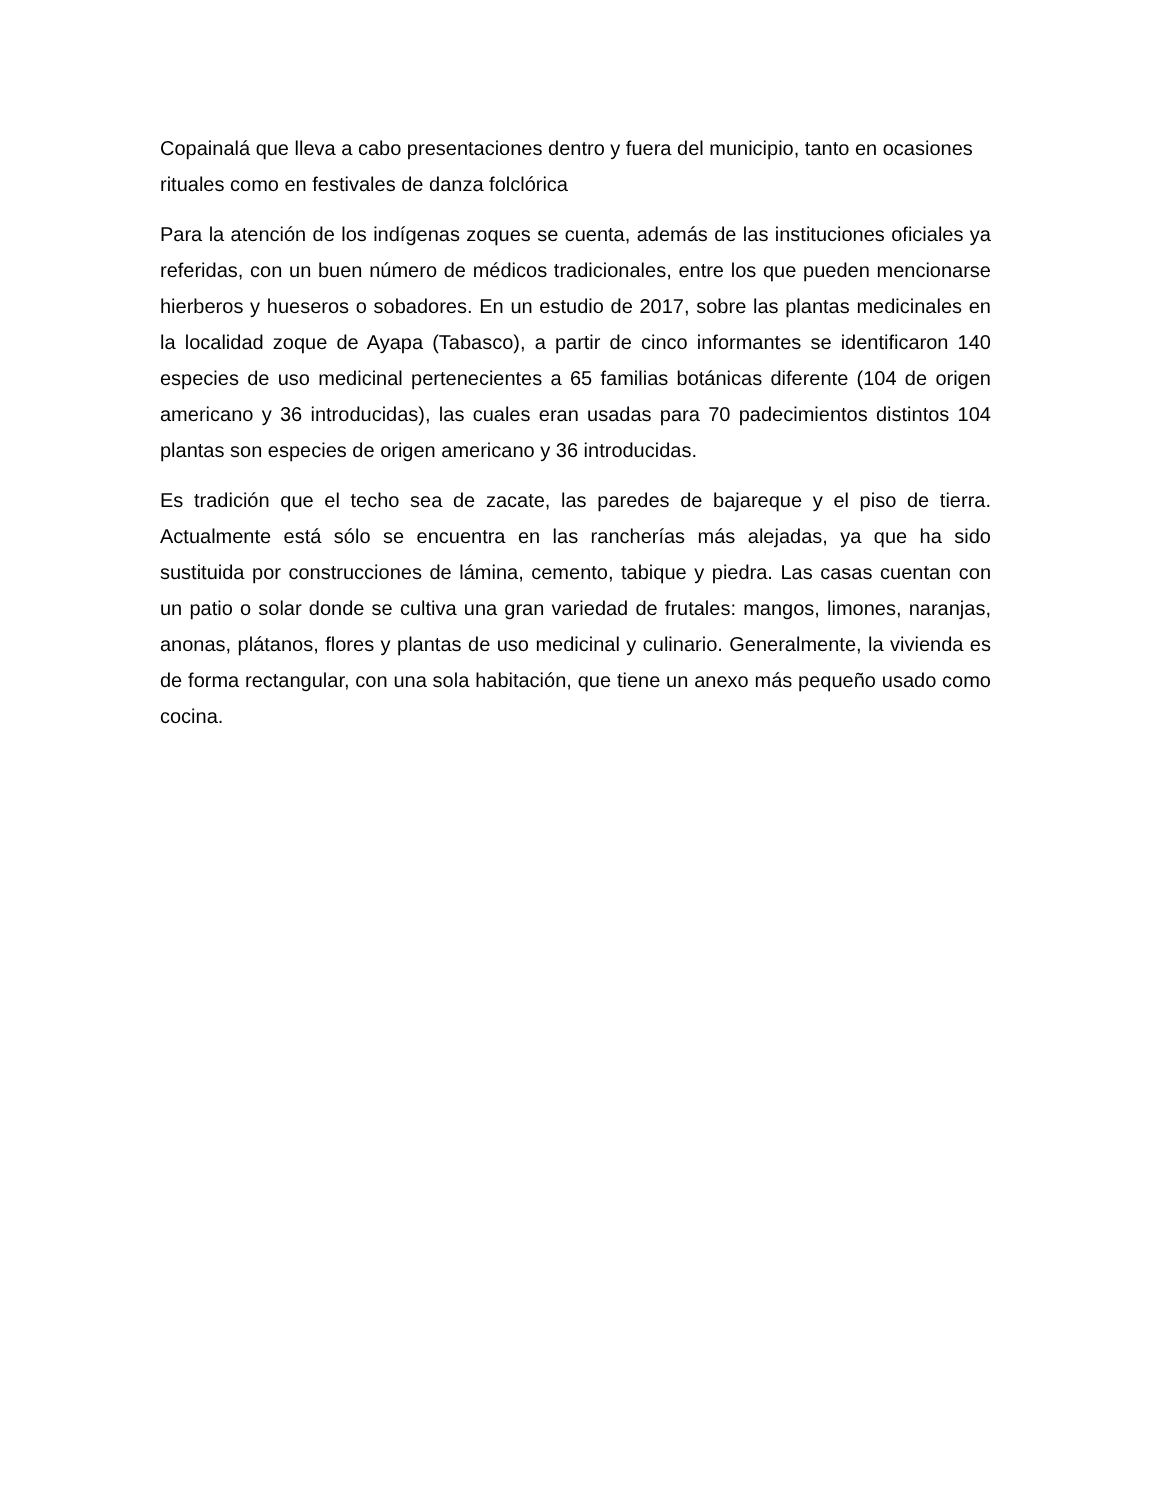Copainalá que lleva a cabo presentaciones dentro y fuera del municipio, tanto en ocasiones rituales como en festivales de danza folclórica
Para la atención de los indígenas zoques se cuenta, además de las instituciones oficiales ya referidas, con un buen número de médicos tradicionales, entre los que pueden mencionarse hierberos y hueseros o sobadores. En un estudio de 2017, sobre las plantas medicinales en la localidad zoque de Ayapa (Tabasco), a partir de cinco informantes se identificaron 140 especies de uso medicinal pertenecientes a 65 familias botánicas diferente (104 de origen americano y 36 introducidas), las cuales eran usadas para 70 padecimientos distintos 104 plantas son especies de origen americano y 36 introducidas.
Es tradición que el techo sea de zacate, las paredes de bajareque y el piso de tierra. Actualmente está sólo se encuentra en las rancherías más alejadas, ya que ha sido sustituida por construcciones de lámina, cemento, tabique y piedra. Las casas cuentan con un patio o solar donde se cultiva una gran variedad de frutales: mangos, limones, naranjas, anonas, plátanos, flores y plantas de uso medicinal y culinario. Generalmente, la vivienda es de forma rectangular, con una sola habitación, que tiene un anexo más pequeño usado como cocina.